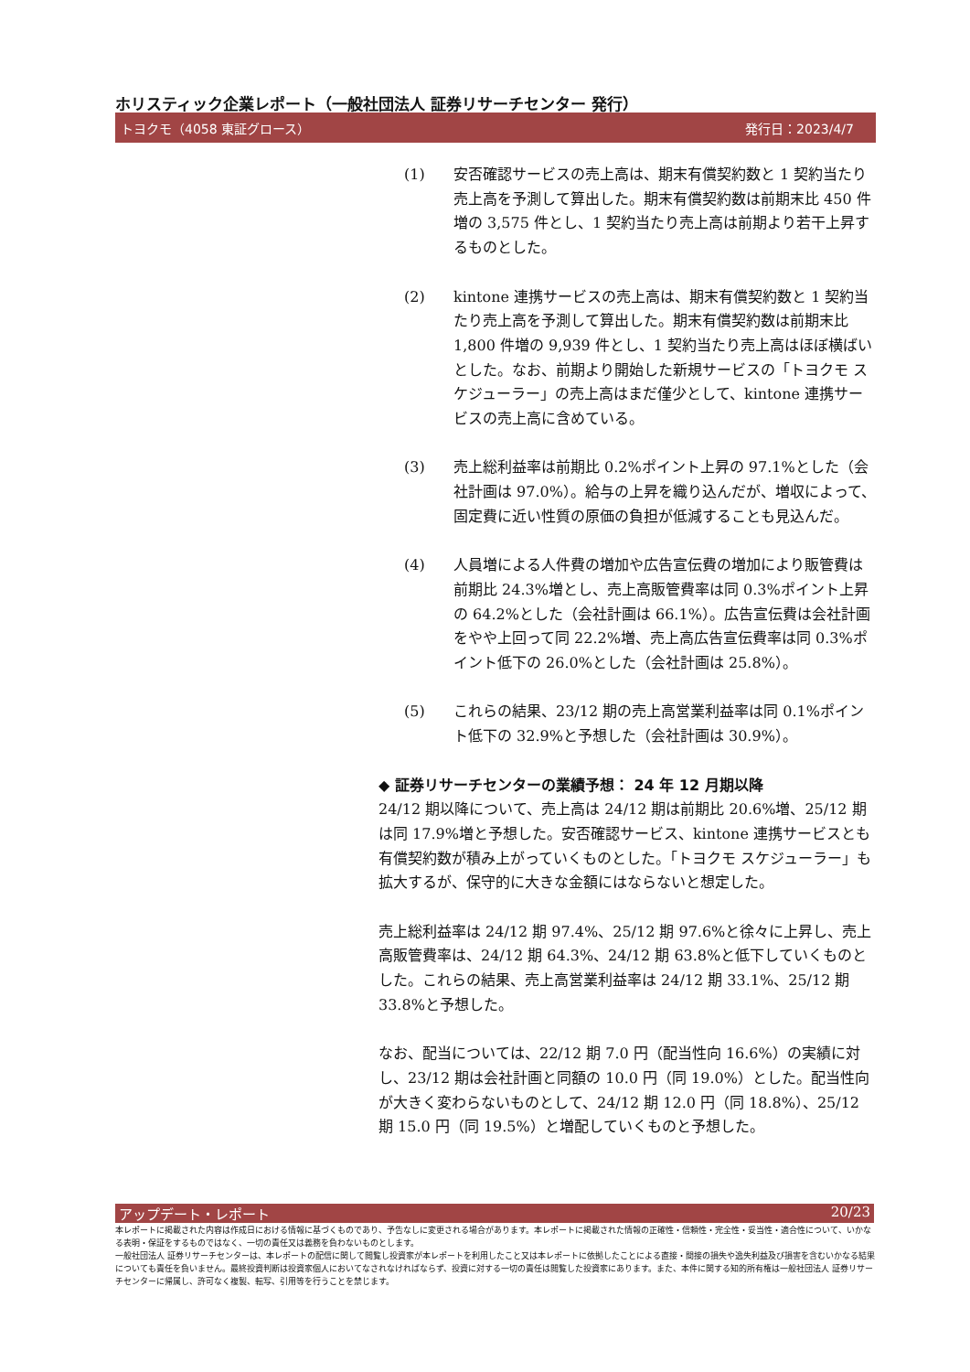ホリスティック企業レポート（一般社団法人 証券リサーチセンター 発行）
トヨクモ（4058 東証グロース） 発行日：2023/4/7
(1) 安否確認サービスの売上高は、期末有償契約数と 1 契約当たり売上高を予測して算出した。期末有償契約数は前期末比 450 件増の 3,575 件とし、1 契約当たり売上高は前期より若干上昇するものとした。
(2) kintone 連携サービスの売上高は、期末有償契約数と 1 契約当たり売上高を予測して算出した。期末有償契約数は前期末比 1,800 件増の 9,939 件とし、1 契約当たり売上高はほぼ横ばいとした。なお、前期より開始した新規サービスの「トヨクモ スケジューラー」の売上高はまだ僅少として、kintone 連携サービスの売上高に含めている。
(3) 売上総利益率は前期比 0.2%ポイント上昇の 97.1%とした（会社計画は 97.0%）。給与の上昇を織り込んだが、増収によって、固定費に近い性質の原価の負担が低減することも見込んだ。
(4) 人員増による人件費の増加や広告宣伝費の増加により販管費は前期比 24.3%増とし、売上高販管費率は同 0.3%ポイント上昇の 64.2%とした（会社計画は 66.1%）。広告宣伝費は会社計画をやや上回って同 22.2%増、売上高広告宣伝費率は同 0.3%ポイント低下の 26.0%とした（会社計画は 25.8%）。
(5) これらの結果、23/12 期の売上高営業利益率は同 0.1%ポイント低下の 32.9%と予想した（会社計画は 30.9%）。
◆ 証券リサーチセンターの業績予想： 24 年 12 月期以降
24/12 期以降について、売上高は 24/12 期は前期比 20.6%増、25/12 期は同 17.9%増と予想した。安否確認サービス、kintone 連携サービスとも有償契約数が積み上がっていくものとした。「トヨクモ スケジューラー」も拡大するが、保守的に大きな金額にはならないと想定した。
売上総利益率は 24/12 期 97.4%、25/12 期 97.6%と徐々に上昇し、売上高販管費率は、24/12 期 64.3%、24/12 期 63.8%と低下していくものとした。これらの結果、売上高営業利益率は 24/12 期 33.1%、25/12 期 33.8%と予想した。
なお、配当については、22/12 期 7.0 円（配当性向 16.6%）の実績に対し、23/12 期は会社計画と同額の 10.0 円（同 19.0%）とした。配当性向が大きく変わらないものとして、24/12 期 12.0 円（同 18.8%）、25/12 期 15.0 円（同 19.5%）と増配していくものと予想した。
アップデート・レポート 20/23
本レポートに掲載された内容は作成日における情報に基づくものであり、予告なしに変更される場合があります。本レポートに掲載された情報の正確性・信頼性・完全性・妥当性・適合性について、いかなる表明・保証をするものではなく、一切の責任又は義務を負わないものとします。
一般社団法人 証券リサーチセンターは、本レポートの配信に関して閲覧し投資家が本レポートを利用したこと又は本レポートに依拠したことによる直接・間接の損失や逸失利益及び損害を含むいかなる結果についても責任を負いません。最終投資判断は投資家個人においてなされなければならず、投資に対する一切の責任は閲覧した投資家にあります。また、本件に関する知的所有権は一般社団法人 証券リサーチセンターに帰属し、許可なく複製、転写、引用等を行うことを禁じます。